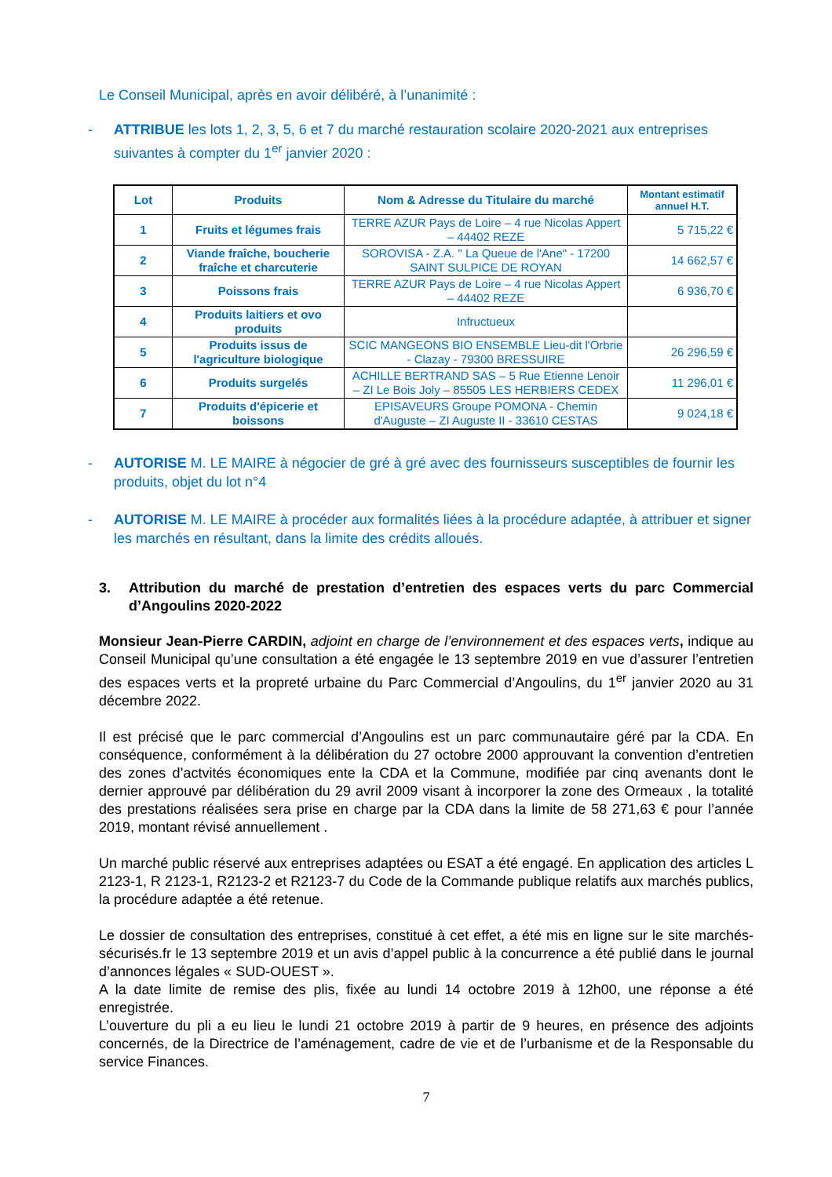Le Conseil Municipal, après en avoir délibéré, à l’unanimité :
- ATTRIBUE les lots 1, 2, 3, 5, 6 et 7 du marché restauration scolaire 2020-2021 aux entreprises suivantes à compter du 1<sup>er</sup> janvier 2020 :
| Lot | Produits | Nom & Adresse du Titulaire du marché | Montant estimatif annuel H.T. |
| --- | --- | --- | --- |
| 1 | Fruits et légumes frais | TERRE AZUR Pays de Loire – 4 rue Nicolas Appert – 44402 REZE | 5 715,22 € |
| 2 | Viande fraîche, boucherie fraîche et charcuterie | SOROVISA - Z.A. " La Queue de l'Ane" - 17200 SAINT SULPICE DE ROYAN | 14 662,57 € |
| 3 | Poissons frais | TERRE AZUR Pays de Loire – 4 rue Nicolas Appert – 44402 REZE | 6 936,70 € |
| 4 | Produits laitiers et ovo produits | Infructueux | |
| 5 | Produits issus de l'agriculture biologique | SCIC MANGEONS BIO ENSEMBLE Lieu-dit l'Orbrie - Clazay - 79300 BRESSUIRE | 26 296,59 € |
| 6 | Produits surgelés | ACHILLE BERTRAND SAS – 5 Rue Etienne Lenoir – ZI Le Bois Joly – 85505 LES HERBIERS CEDEX | 11 296,01 € |
| 7 | Produits d'épicerie et boissons | EPISAVEURS Groupe POMONA - Chemin d'Auguste – ZI Auguste II - 33610 CESTAS | 9 024,18 € |
- AUTORISE M. LE MAIRE à négocier de gré à gré avec des fournisseurs susceptibles de fournir les produits, objet du lot n°4
- AUTORISE M. LE MAIRE à procéder aux formalités liées à la procédure adaptée, à attribuer et signer les marchés en résultant, dans la limite des crédits alloués.
3. Attribution du marché de prestation d’entretien des espaces verts du parc Commercial d’Angoulins 2020-2022
Monsieur Jean-Pierre CARDIN, adjoint en charge de l’environnement et des espaces verts, indique au Conseil Municipal qu’une consultation a été engagée le 13 septembre 2019 en vue d’assurer l’entretien des espaces verts et la propreté urbaine du Parc Commercial d’Angoulins, du 1<sup>er</sup> janvier 2020 au 31 décembre 2022.
Il est précisé que le parc commercial d’Angoulins est un parc communautaire géré par la CDA. En conséquence, conformément à la délibération du 27 octobre 2000 approuvant la convention d’entretien des zones d’actvités économiques ente la CDA et la Commune, modifiée par cinq avenants dont le dernier approuvé par délibération du 29 avril 2009 visant à incorporer la zone des Ormeaux , la totalité des prestations réalisées sera prise en charge par la CDA dans la limite de 58 271,63 € pour l’année 2019, montant révisé annuellement .
Un marché public réservé aux entreprises adaptées ou ESAT a été engagé. En application des articles L 2123-1, R 2123-1, R2123-2 et R2123-7 du Code de la Commande publique relatifs aux marchés publics, la procédure adaptée a été retenue.
Le dossier de consultation des entreprises, constitué à cet effet, a été mis en ligne sur le site marchés-sécurisés.fr le 13 septembre 2019 et un avis d’appel public à la concurrence a été publié dans le journal d’annonces légales « SUD-OUEST ».
A la date limite de remise des plis, fixée au lundi 14 octobre 2019 à 12h00, une réponse a été enregistrée.
L’ouverture du pli a eu lieu le lundi 21 octobre 2019 à partir de 9 heures, en présence des adjoints concernés, de la Directrice de l’aménagement, cadre de vie et de l’urbanisme et de la Responsable du service Finances.
7